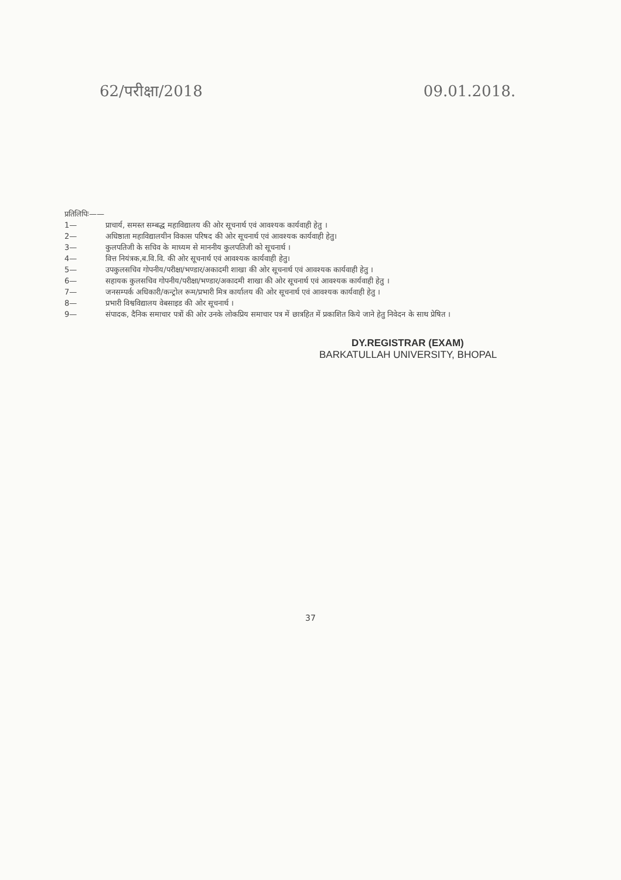62/परीक्षा/2018 09.01.2018.
प्रतिलिपिः——
1— प्राचार्य, समस्त सम्बद्ध महाविद्यालय की ओर सूचनार्थ एवं आवश्यक कार्यवाही हेतु ।
2— अधिष्ठाता महाविद्यालयीन विकास परिषद की ओर सूचनार्थ एवं आवश्यक कार्यवाही हेतु।
3— कुलपतिजी के सचिव के माध्यम से माननीय कुलपतिजी को सूचनार्थ ।
4— वित्त नियंत्रक,ब.वि.वि. की ओर सूचनार्थ एवं आवश्यक कार्यवाही हेतु।
5— उपकुलसचिव गोपनीय/परीक्षा/भण्डार/अकादमी शाखा की ओर सूचनार्थ एवं आवश्यक कार्यवाही हेतु ।
6— सहायक कुलसचिव गोपनीय/परीक्षा/भण्डार/अकादमी शाखा की ओर सूचनार्थ एवं आवश्यक कार्यवाही हेतु ।
7— जनसम्पर्क अधिकारी/कन्ट्रोल रूम/प्रभारी मित्र कार्यालय की ओर सूचनार्थ एवं आवश्यक कार्यवाही हेतु ।
8— प्रभारी विश्वविद्यालय वेबसाइड की ओर सूचनार्थ ।
9— संपादक, दैनिक समाचार पत्रों की ओर उनके लोकप्रिय समाचार पत्र में छात्रहित में प्रकाशित किये जाने हेतु निवेदन के साथ प्रेषित ।
DY.REGISTRAR (EXAM)
BARKATULLAH UNIVERSITY, BHOPAL
37